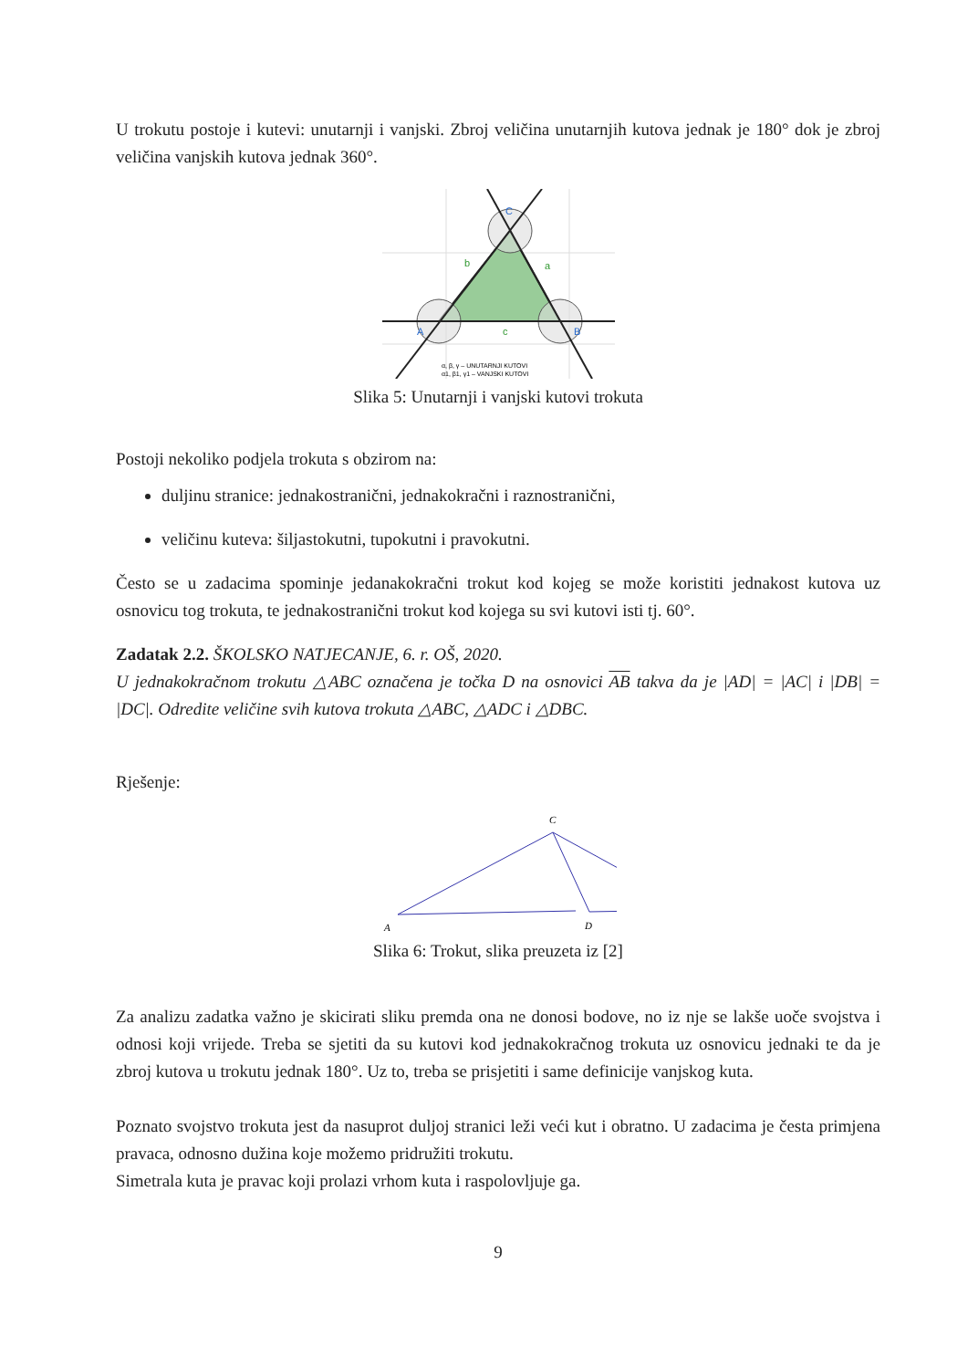U trokutu postoje i kutevi: unutarnji i vanjski. Zbroj veličina unutarnjih kutova jednak je 180° dok je zbroj veličina vanjskih kutova jednak 360°.
C
A
B
b
a
c
α, β, γ – UNUTARNJI KUTOVI
α1, β1, γ1 – VANJSKI KUTOVI
Slika 5: Unutarnji i vanjski kutovi trokuta
Postoji nekoliko podjela trokuta s obzirom na:
duljinu stranice: jednakostranični, jednakokračni i raznostranični,
veličinu kuteva: šiljastokutni, tupokutni i pravokutni.
Često se u zadacima spominje jedanakokračni trokut kod kojeg se može koristiti jednakost kutova uz osnovicu tog trokuta, te jednakostranični trokut kod kojega su svi kutovi isti tj. 60°.
Zadatak 2.2. ŠKOLSKO NATJECANJE, 6. r. OŠ, 2020.
U jednakokračnom trokutu △ABC označena je točka D na osnovici AB takva da je |AD| = |AC| i |DB| = |DC|. Odredite veličine svih kutova trokuta △ABC, △ADC i △DBC.
Rješenje:
C
A
D
Slika 6: Trokut, slika preuzeta iz [2]
Za analizu zadatka važno je skicirati sliku premda ona ne donosi bodove, no iz nje se lakše uoče svojstva i odnosi koji vrijede. Treba se sjetiti da su kutovi kod jednakokračnog trokuta uz osnovicu jednaki te da je zbroj kutova u trokutu jednak 180°. Uz to, treba se prisjetiti i same definicije vanjskog kuta.
Poznato svojstvo trokuta jest da nasuprot duljoj stranici leži veći kut i obratno. U zadacima je česta primjena pravaca, odnosno dužina koje možemo pridružiti trokutu.
Simetrala kuta je pravac koji prolazi vrhom kuta i raspolovljuje ga.
9